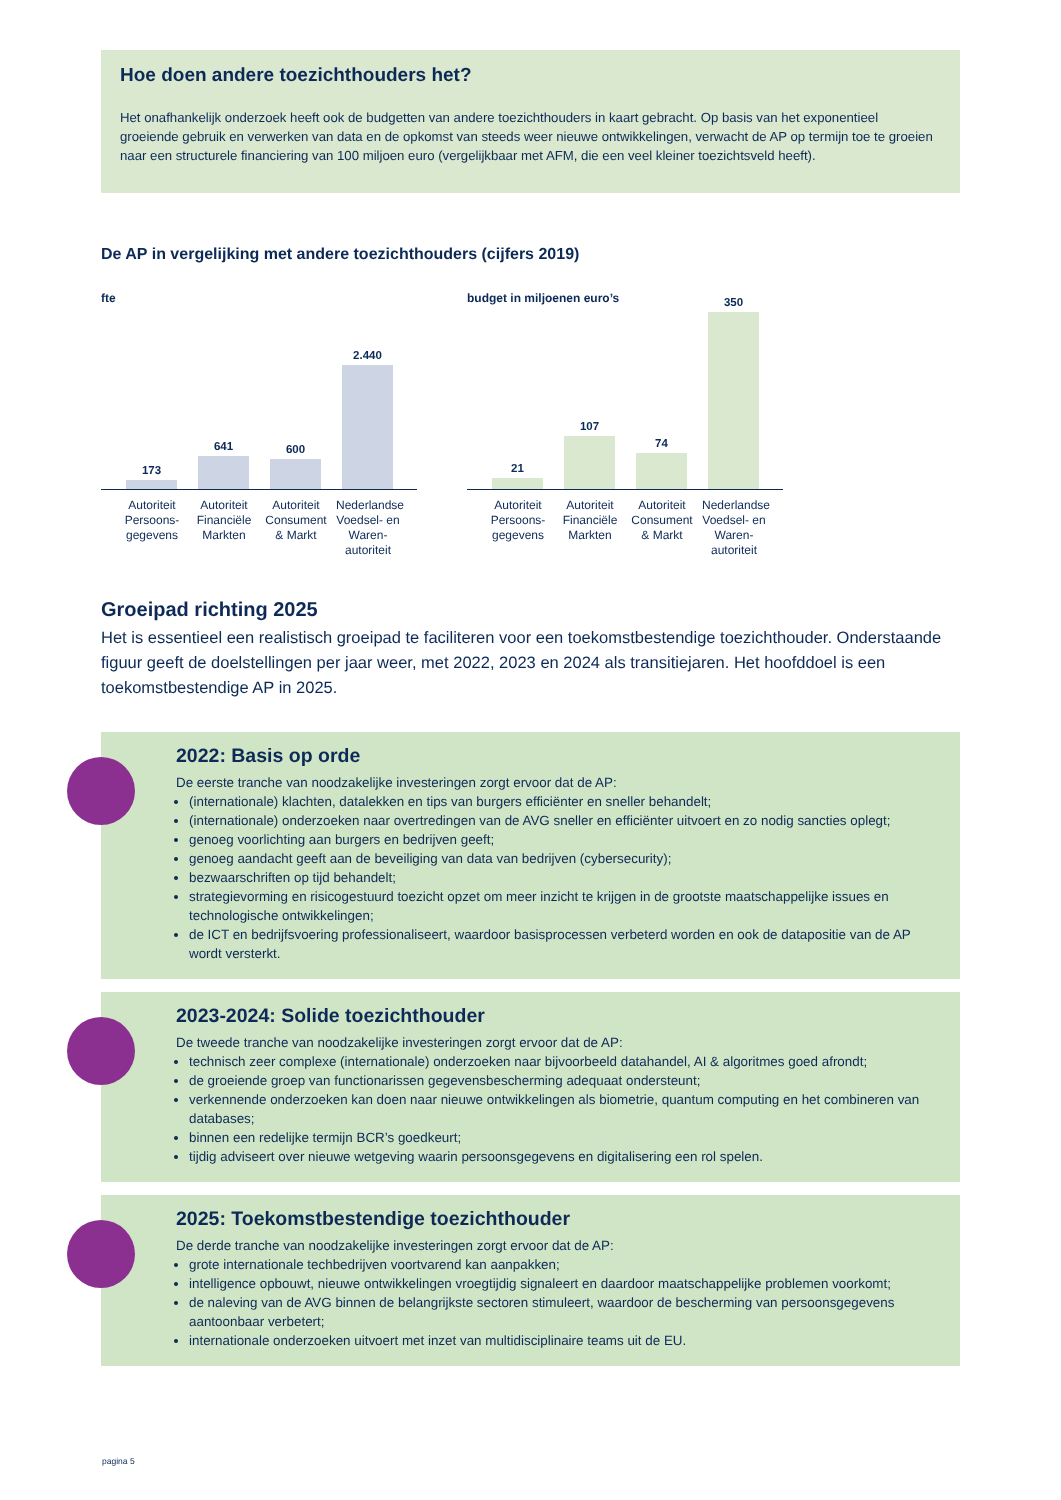Hoe doen andere toezichthouders het?
Het onafhankelijk onderzoek heeft ook de budgetten van andere toezichthouders in kaart gebracht. Op basis van het exponentieel groeiende gebruik en verwerken van data en de opkomst van steeds weer nieuwe ontwikkelingen, verwacht de AP op termijn toe te groeien naar een structurele financiering van 100 miljoen euro (vergelijkbaar met AFM, die een veel kleiner toezichtsveld heeft).
De AP in vergelijking met andere toezichthouders (cijfers 2019)
fte
173
641
600
2.440
Autoriteit Persoons-gegevens Autoriteit Financiële Markten Autoriteit Consument & Markt Nederlandse Voedsel- en Waren-autoriteit
budget in miljoenen euro’s
21
107
74
350
Autoriteit Persoons-gegevens Autoriteit Financiële Markten Autoriteit Consument & Markt Nederlandse Voedsel- en Waren-autoriteit
Groeipad richting 2025
Het is essentieel een realistisch groeipad te faciliteren voor een toekomstbestendige toezichthouder. Onderstaande figuur geeft de doelstellingen per jaar weer, met 2022, 2023 en 2024 als transitiejaren. Het hoofddoel is een toekomstbestendige AP in 2025.
2022: Basis op orde
De eerste tranche van noodzakelijke investeringen zorgt ervoor dat de AP:
(internationale) klachten, datalekken en tips van burgers efficiënter en sneller behandelt;
(internationale) onderzoeken naar overtredingen van de AVG sneller en efficiënter uitvoert en zo nodig sancties oplegt;
genoeg voorlichting aan burgers en bedrijven geeft;
genoeg aandacht geeft aan de beveiliging van data van bedrijven (cybersecurity);
bezwaarschriften op tijd behandelt;
strategievorming en risicogestuurd toezicht opzet om meer inzicht te krijgen in de grootste maatschappelijke issues en technologische ontwikkelingen;
de ICT en bedrijfsvoering professionaliseert, waardoor basisprocessen verbeterd worden en ook de datapositie van de AP wordt versterkt.
2023-2024: Solide toezichthouder
De tweede tranche van noodzakelijke investeringen zorgt ervoor dat de AP:
technisch zeer complexe (internationale) onderzoeken naar bijvoorbeeld datahandel, AI & algoritmes goed afrondt;
de groeiende groep van functionarissen gegevensbescherming adequaat ondersteunt;
verkennende onderzoeken kan doen naar nieuwe ontwikkelingen als biometrie, quantum computing en het combineren van databases;
binnen een redelijke termijn BCR’s goedkeurt;
tijdig adviseert over nieuwe wetgeving waarin persoonsgegevens en digitalisering een rol spelen.
2025: Toekomstbestendige toezichthouder
De derde tranche van noodzakelijke investeringen zorgt ervoor dat de AP:
grote internationale techbedrijven voortvarend kan aanpakken;
intelligence opbouwt, nieuwe ontwikkelingen vroegtijdig signaleert en daardoor maatschappelijke problemen voorkomt;
de naleving van de AVG binnen de belangrijkste sectoren stimuleert, waardoor de bescherming van persoonsgegevens aantoonbaar verbetert;
internationale onderzoeken uitvoert met inzet van multidisciplinaire teams uit de EU.
pagina 5